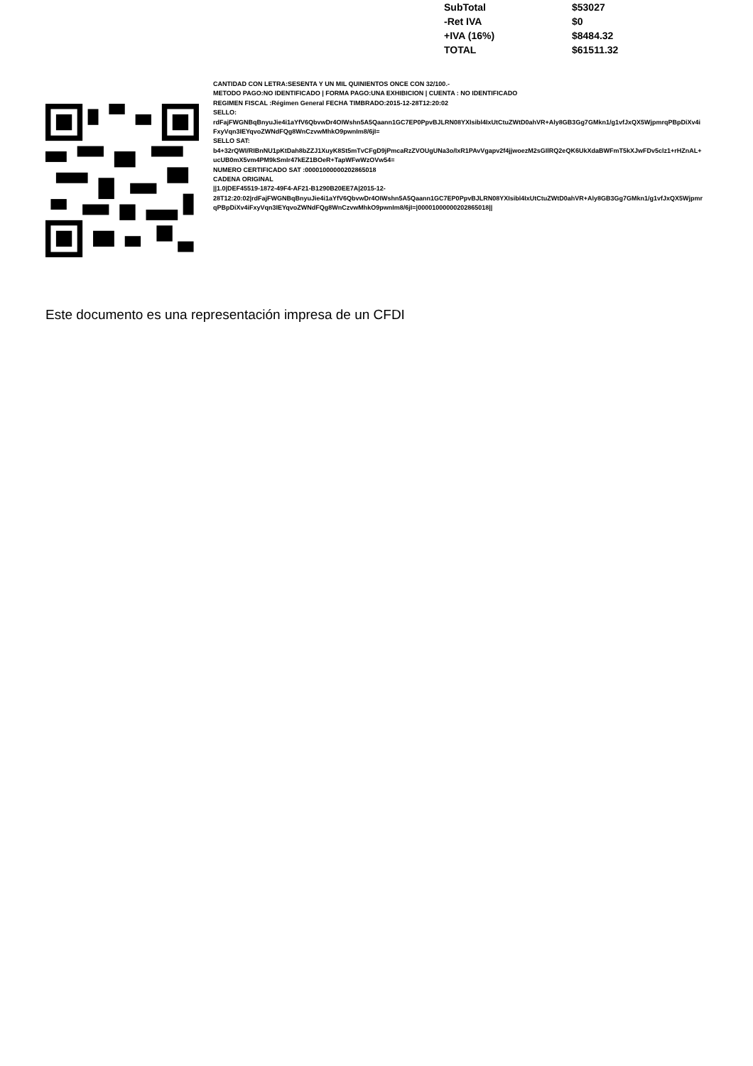| SubTotal | $53027 |
| -Ret IVA | $0 |
| +IVA (16%) | $8484.32 |
| TOTAL | $61511.32 |
CANTIDAD CON LETRA:SESENTA Y UN MIL QUINIENTOS ONCE CON 32/100.-
METODO PAGO:NO IDENTIFICADO | FORMA PAGO:UNA EXHIBICION | CUENTA : NO IDENTIFICADO
REGIMEN FISCAL :Régimen General FECHA TIMBRADO:2015-12-28T12:20:02
SELLO:
rdFajFWGNBqBnyuJie4i1aYfV6QbvwDr4OIWshn5A5Qaann1GC7EP0PpvBJLRN08YXIsibl4IxUtCtuZWtD0ahVR+Aly8GB3Gg7GMkn1/g1vfJxQX5WjpmrqPBpDiXv4iFxyVqn3IEYqvoZWNdFQg8WnCzvwMhkO9pwnIm8/6jI=
SELLO SAT:
b4+32rQWI/RIBnNU1pKtDah8bZZJ1XuyK8St5mTvCFgD9jPmcaRzZVOUgUNa3o/IxR1PAvVgapv2f4jjwoezM2sGIlRQ2eQK6UkXdaBWFmT5kXJwFDv5clz1+rHZnAL+ucUB0mX5vm4PM9kSmIr47kEZ1BOeR+TapWFwWzOVw54=
NUMERO CERTIFICADO SAT :00001000000202865018
CADENA ORIGINAL
||1.0|DEF45519-1872-49F4-AF21-B1290B20EE7A|2015-12-
28T12:20:02|rdFajFWGNBqBnyuJie4i1aYfV6QbvwDr4OIWshn5A5Qaann1GC7EP0PpvBJLRN08YXIsibl4IxUtCtuZWtD0ahVR+Aly8GB3Gg7GMkn1/g1vfJxQX5WjpmrqPBpDiXv4iFxyVqn3IEYqvoZWNdFQg8WnCzvwMhkO9pwnIm8/6jI=|00001000000202865018||
Este documento es una representación impresa de un CFDI